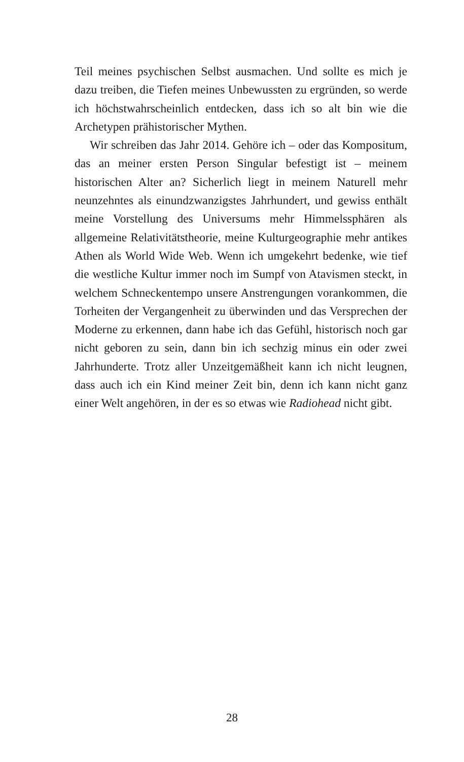Teil meines psychischen Selbst ausmachen. Und sollte es mich je dazu treiben, die Tiefen meines Unbewussten zu ergründen, so werde ich höchstwahrscheinlich entdecken, dass ich so alt bin wie die Archetypen prähistorischer Mythen.
Wir schreiben das Jahr 2014. Gehöre ich – oder das Kompositum, das an meiner ersten Person Singular befestigt ist – meinem historischen Alter an? Sicherlich liegt in meinem Naturell mehr neunzehntes als einundzwanzigstes Jahrhundert, und gewiss enthält meine Vorstellung des Universums mehr Himmelssphären als allgemeine Relativitätstheorie, meine Kulturgeographie mehr antikes Athen als World Wide Web. Wenn ich umgekehrt bedenke, wie tief die westliche Kultur immer noch im Sumpf von Atavismen steckt, in welchem Schneckentempo unsere Anstrengungen vorankommen, die Torheiten der Vergangenheit zu überwinden und das Versprechen der Moderne zu erkennen, dann habe ich das Gefühl, historisch noch gar nicht geboren zu sein, dann bin ich sechzig minus ein oder zwei Jahrhunderte. Trotz aller Unzeitgemäßheit kann ich nicht leugnen, dass auch ich ein Kind meiner Zeit bin, denn ich kann nicht ganz einer Welt angehören, in der es so etwas wie Radiohead nicht gibt.
28